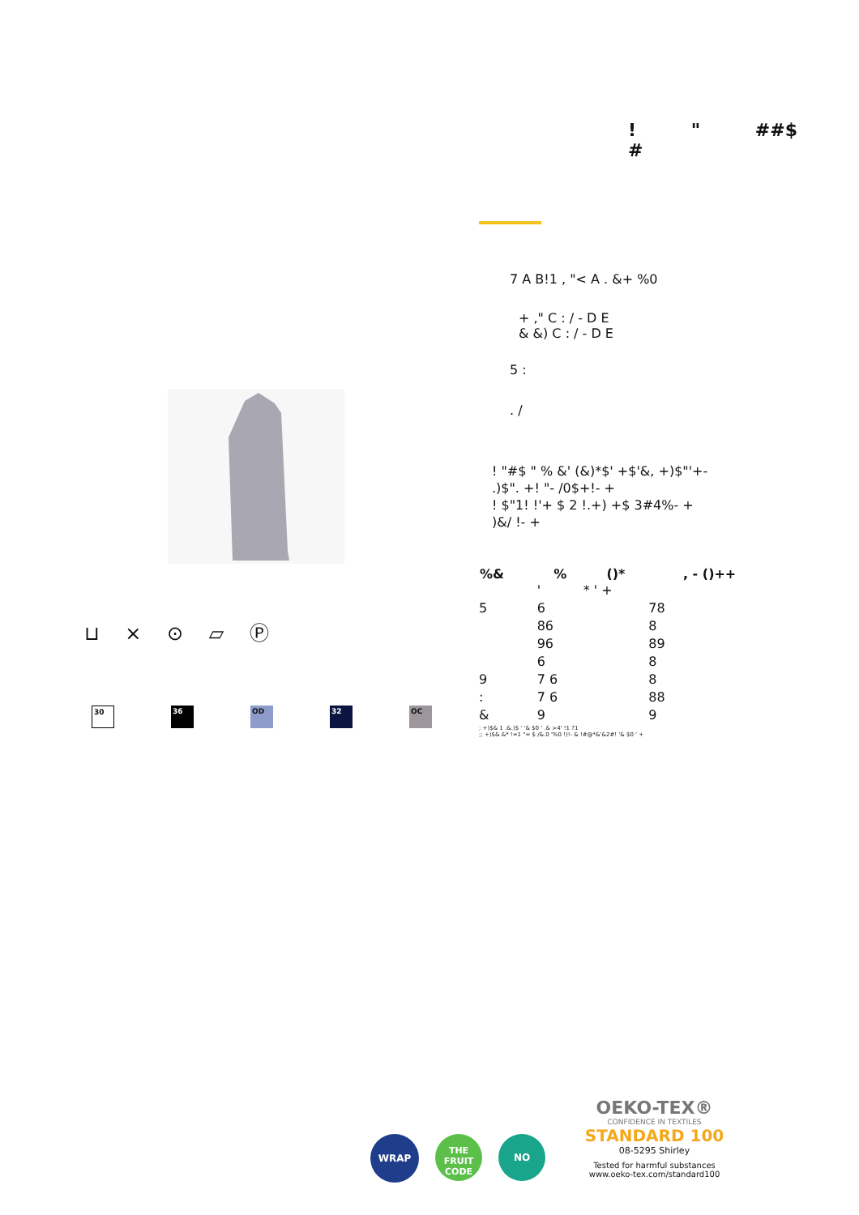! " ##$ #
7 A B!1 , "< A . &+ %0
+ ," C : / - D E
& &) C : / - D E
5 :
. /
! "#$ " % &' (&)*$' +$'&, +)$"'+-
.)$". +! "- /0$+!- +
! $"1! !'+ $ 2 !.+) +$ 3#4%- +
)&/ !- +
| %& | % | ()* | , - ()++ |
| --- | --- | --- | --- |
| | ' | * ' + | |
| 5 | 6 | | 78 |
| | 86 | | 8 |
| | 96 | | 89 |
| | 6 | | 8 |
| 9 | 7 6 | | 8 |
| : | 7 6 | | 88 |
| & | 9 | | 9 |
; +)$& 1 .&.)$ ' '& $0 ' .& >4' !1 ?1
;; +)$& &* !=1 "= $ /&.0 '%0 !)!- & !#@*&'&2#! '& $0 ' +
⊔ ⨯ ⊙ ⏥ Ⓟ
30 36 OD 32 OC
WRAP
THE FRUIT CODE
NO
OEKO-TEX®
CONFIDENCE IN TEXTILES
STANDARD 100
08-5295 Shirley
Tested for harmful substances
www.oeko-tex.com/standard100